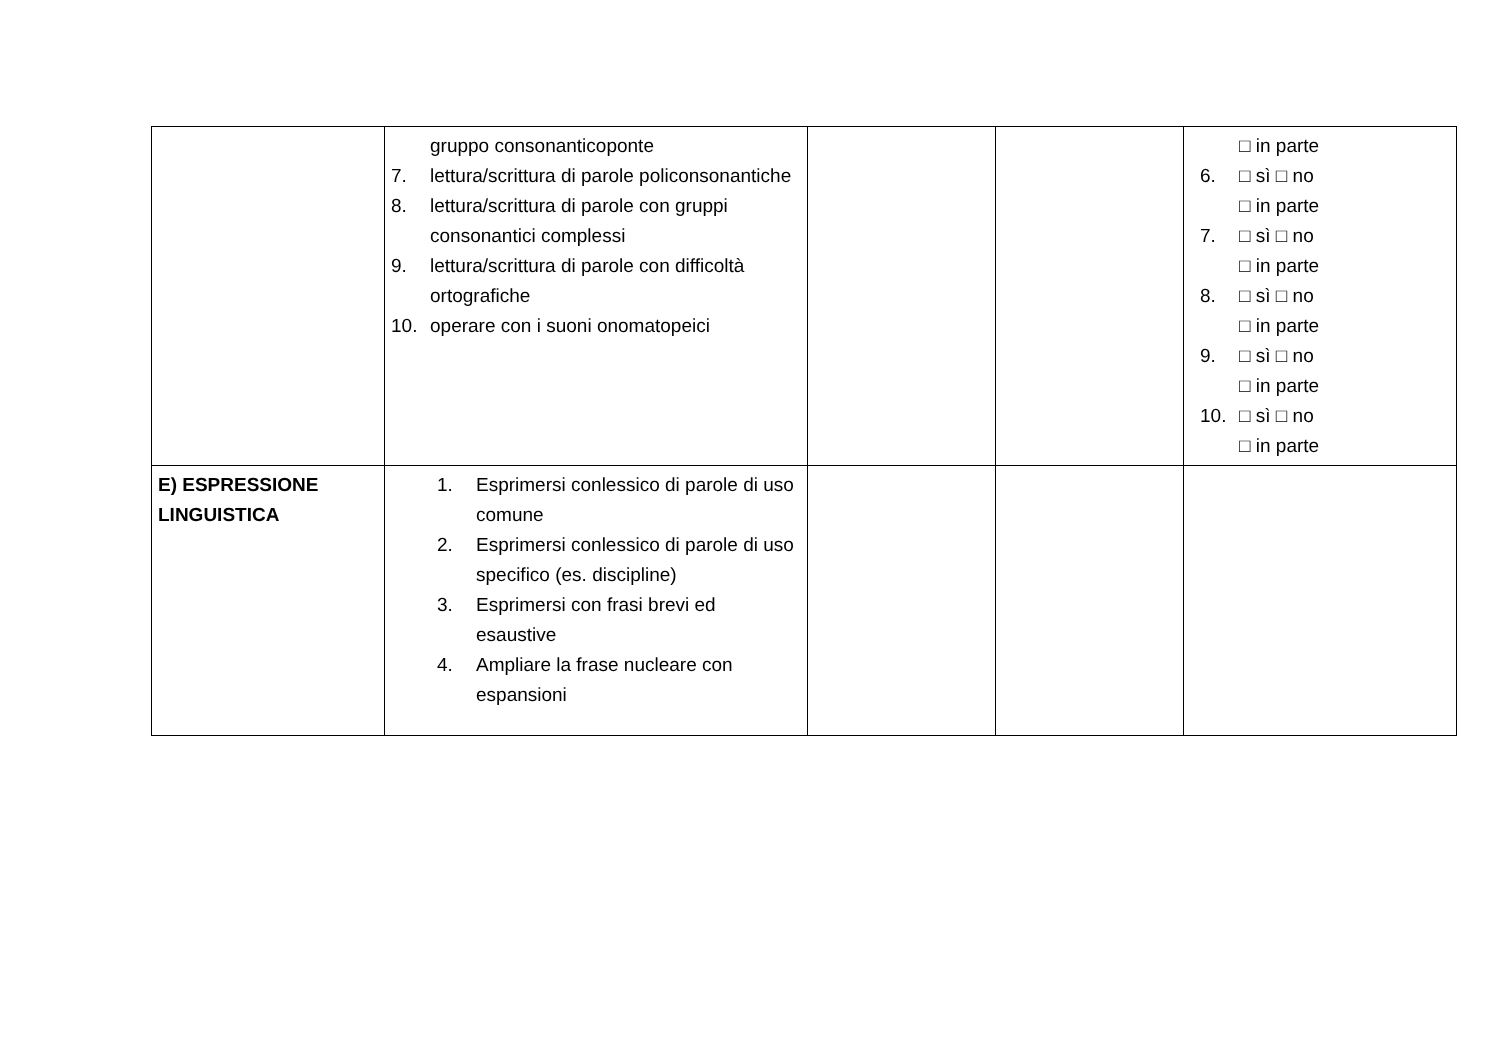| | gruppo consonanticoponte 7. lettura/scrittura di parole policonsonantiche 8. lettura/scrittura di parole con gruppi consonantici complessi 9. lettura/scrittura di parole con difficoltà ortografiche 10. operare con i suoni onomatopeici | | | □ in parte 6. □ sì □ no □ in parte 7. □ sì □ no □ in parte 8. □ sì □ no □ in parte 9. □ sì □ no □ in parte 10. □ sì □ no □ in parte |
| E) ESPRESSIONE LINGUISTICA | 1. Esprimersi conlessico di parole di uso comune 2. Esprimersi conlessico di parole di uso specifico (es. discipline) 3. Esprimersi con frasi brevi ed esaustive 4. Ampliare la frase nucleare con espansioni | | | |